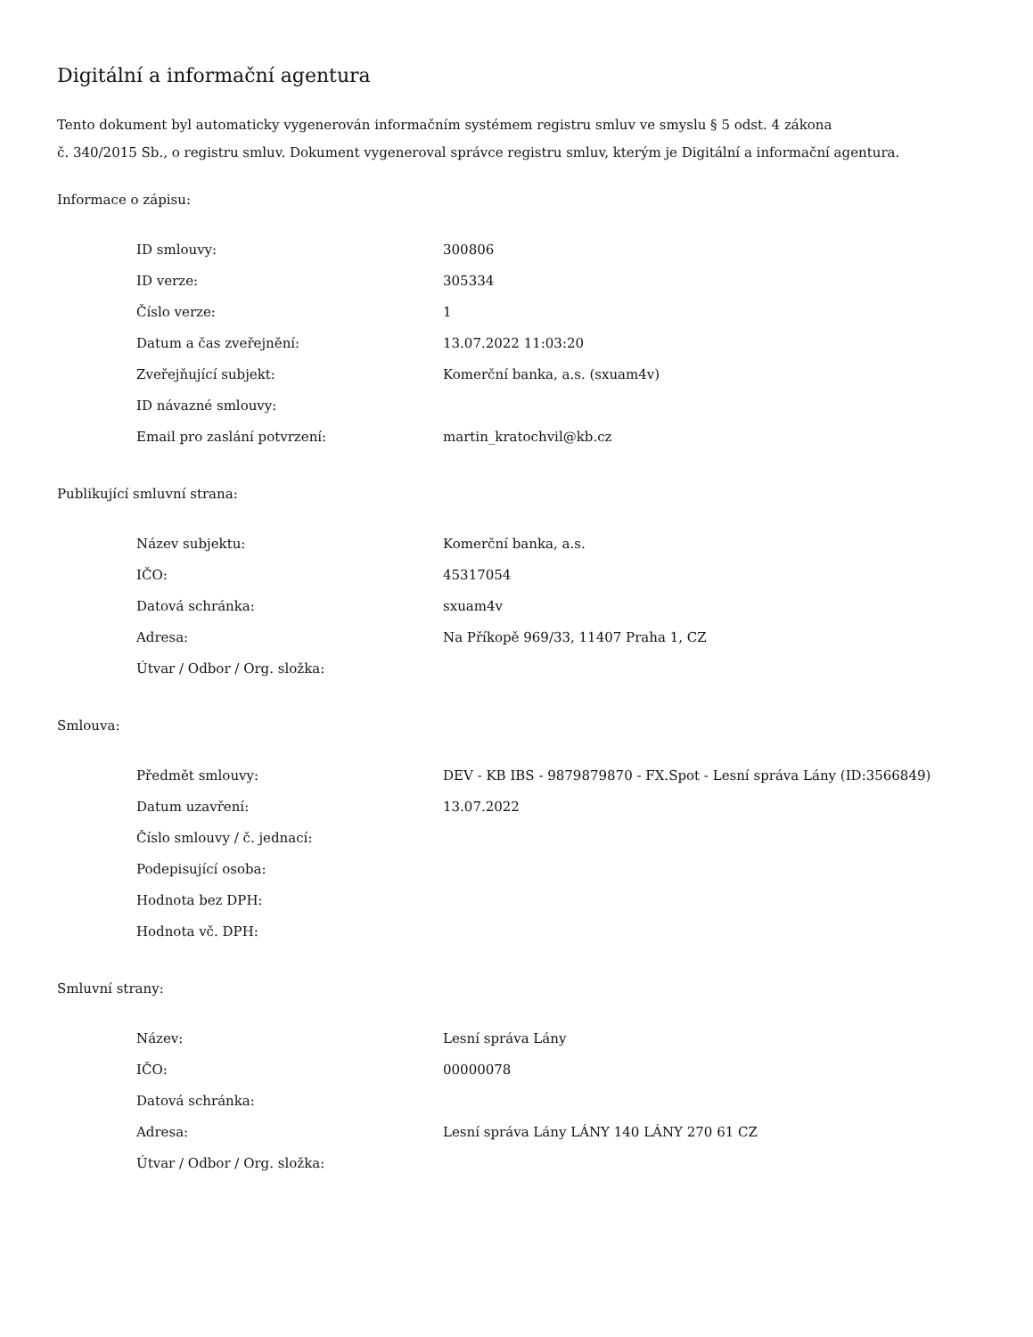Digitální a informační agentura
Tento dokument byl automaticky vygenerován informačním systémem registru smluv ve smyslu § 5 odst. 4 zákona
č. 340/2015 Sb., o registru smluv. Dokument vygeneroval správce registru smluv, kterým je Digitální a informační agentura.
Informace o zápisu:
| ID smlouvy: | 300806 |
| ID verze: | 305334 |
| Číslo verze: | 1 |
| Datum a čas zveřejnění: | 13.07.2022 11:03:20 |
| Zveřejňující subjekt: | Komerční banka, a.s. (sxuam4v) |
| ID návazné smlouvy: | |
| Email pro zaslání potvrzení: | martin_kratochvil@kb.cz |
Publikující smluvní strana:
| Název subjektu: | Komerční banka, a.s. |
| IČO: | 45317054 |
| Datová schránka: | sxuam4v |
| Adresa: | Na Příkopě 969/33, 11407 Praha 1, CZ |
| Útvar / Odbor / Org. složka: | |
Smlouva:
| Předmět smlouvy: | DEV - KB IBS - 9879879870 - FX.Spot - Lesní správa Lány (ID:3566849) |
| Datum uzavření: | 13.07.2022 |
| Číslo smlouvy / č. jednací: | |
| Podepisující osoba: | |
| Hodnota bez DPH: | |
| Hodnota vč. DPH: | |
Smluvní strany:
| Název: | Lesní správa Lány |
| IČO: | 00000078 |
| Datová schránka: | |
| Adresa: | Lesní správa Lány LÁNY 140 LÁNY 270 61 CZ |
| Útvar / Odbor / Org. složka: | |